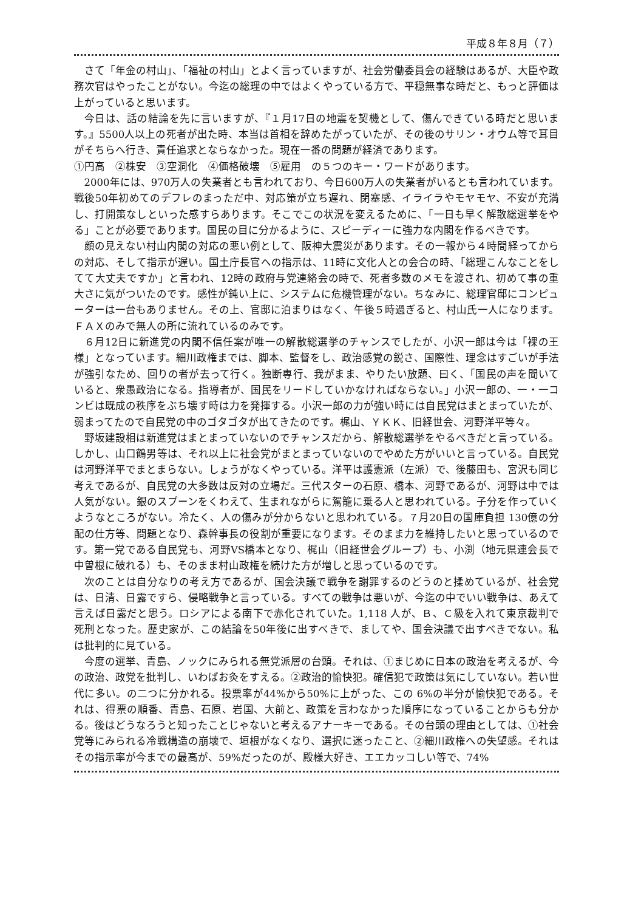平成８年８月（７）
さて「年金の村山」、「福祉の村山」とよく言っていますが、社会労働委員会の経験はあるが、大臣や政務次官はやったことがない。今迄の総理の中ではよくやっている方で、平穏無事な時だと、もっと評価は上がっていると思います。
今日は、話の結論を先に言いますが、『１月17日の地震を契機として、傷んできている時だと思います。』5500人以上の死者が出た時、本当は首相を辞めたがっていたが、その後のサリン・オウム等で耳目がそちらへ行き、責任追求とならなかった。現在一番の問題が経済であります。
①円高　②株安　③空洞化　④価格破壊　⑤雇用　の５つのキー・ワードがあります。
2000年には、970万人の失業者とも言われており、今日600万人の失業者がいるとも言われています。戦後50年初めてのデフレのまっただ中、対応策が立ち遅れ、閉塞感、イライラやモヤモヤ、不安が充満し、打開策なしといった感すらあります。そこでこの状況を変えるために、「一日も早く解散総選挙をやる」ことが必要であります。国民の目に分かるように、スピーディーに強力な内閣を作るべきです。
顔の見えない村山内閣の対応の悪い例として、阪神大震災があります。その一報から４時間経ってからの対応、そして指示が遅い。国土庁長官への指示は、11時に文化人との会合の時、「総理こんなことをしてて大丈夫ですか」と言われ、12時の政府与党連絡会の時で、死者多数のメモを渡され、初めて事の重大さに気がついたのです。感性が鈍い上に、システムに危機管理がない。ちなみに、総理官邸にコンピューターは一台もありません。その上、官邸に泊まりはなく、午後５時過ぎると、村山氏一人になります。ＦＡＸのみで無人の所に流れているのみです。
６月12日に新進党の内閣不信任案が唯一の解散総選挙のチャンスでしたが、小沢一郎は今は「裸の王様」となっています。細川政権までは、脚本、監督をし、政治感覚の鋭さ、国際性、理念はすごいが手法が強引なため、回りの者が去って行く。独断専行、我がまま、やりたい放題、曰く、「国民の声を聞いていると、衆愚政治になる。指導者が、国民をリードしていかなければならない。」小沢一郎の、一・一コンビは既成の秩序をぶち壊す時は力を発揮する。小沢一郎の力が強い時には自民党はまとまっていたが、弱まってたので自民党の中のゴタゴタが出てきたのです。梶山、ＹＫＫ、旧経世会、河野洋平等々。
野坂建設相は新進党はまとまっていないのでチャンスだから、解散総選挙をやるべきだと言っている。しかし、山口鶴男等は、それ以上に社会党がまとまっていないのでやめた方がいいと言っている。自民党は河野洋平でまとまらない。しょうがなくやっている。洋平は護憲派（左派）で、後藤田も、宮沢も同じ考えであるが、自民党の大多数は反対の立場だ。三代スターの石原、橋本、河野であるが、河野は中では人気がない。銀のスプーンをくわえて、生まれながらに駕籠に乗る人と思われている。子分を作っていくようなところがない。冷たく、人の傷みが分からないと思われている。７月20日の国庫負担 130億の分配の仕方等、問題となり、森幹事長の役割が重要になります。そのまま力を維持したいと思っているのです。第一党である自民党も、河野VS橋本となり、梶山（旧経世会グループ）も、小渕（地元県連会長で中曽根に破れる）も、そのまま村山政権を続けた方が増しと思っているのです。
次のことは自分なりの考え方であるが、国会決議で戦争を謝罪するのどうのと揉めているが、社会党は、日清、日露ですら、侵略戦争と言っている。すべての戦争は悪いが、今迄の中でいい戦争は、あえて言えば日露だと思う。ロシアによる南下で赤化されていた。1,118 人が、Ｂ、Ｃ級を入れて東京裁判で死刑となった。歴史家が、この結論を50年後に出すべきで、ましてや、国会決議で出すべきでない。私は批判的に見ている。
今度の選挙、青島、ノックにみられる無党派層の台頭。それは、①まじめに日本の政治を考えるが、今の政治、政党を批判し、いわばお灸をすえる。②政治的愉快犯。確信犯で政策は気にしていない。若い世代に多い。の二つに分かれる。投票率が44%から50%に上がった、この 6%の半分が愉快犯である。それは、得票の順番、青島、石原、岩国、大前と、政策を言わなかった順序になっていることからも分かる。後はどうなろうと知ったことじゃないと考えるアナーキーである。その台頭の理由としては、①社会党等にみられる冷戦構造の崩壊で、垣根がなくなり、選択に迷ったこと、②細川政権への失望感。それはその指示率が今までの最高が、59%だったのが、殿様大好き、エエカッコしい等で、74%